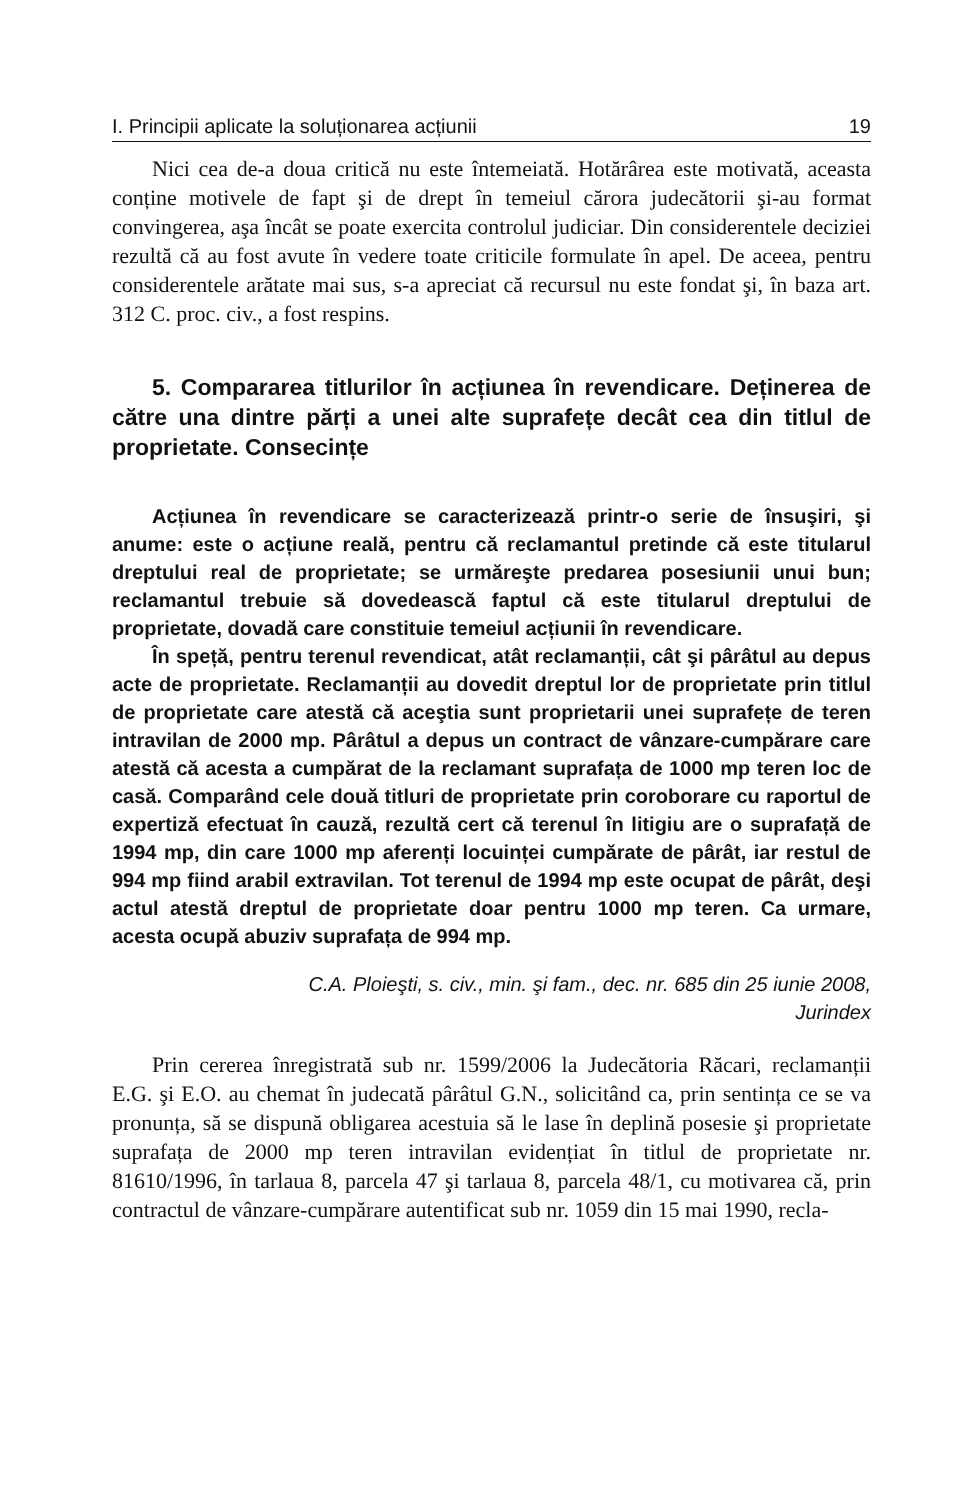I. Principii aplicate la soluționarea acțiunii 19
Nici cea de-a doua critică nu este întemeiată. Hotărârea este motivată, aceasta conține motivele de fapt şi de drept în temeiul cărora judecătorii şi-au format convingerea, aşa încât se poate exercita controlul judiciar. Din considerentele deciziei rezultă că au fost avute în vedere toate criticile formulate în apel. De aceea, pentru considerentele arătate mai sus, s-a apreciat că recursul nu este fondat şi, în baza art. 312 C. proc. civ., a fost respins.
5. Compararea titlurilor în acțiunea în revendicare. Deținerea de către una dintre părți a unei alte suprafețe decât cea din titlul de proprietate. Consecințe
Acțiunea în revendicare se caracterizează printr-o serie de însuşiri, şi anume: este o acțiune reală, pentru că reclamantul pretinde că este titularul dreptului real de proprietate; se urmăreşte predarea posesiunii unui bun; reclamantul trebuie să dovedească faptul că este titularul dreptului de proprietate, dovadă care constituie temeiul acțiunii în revendicare.
În speță, pentru terenul revendicat, atât reclamanții, cât şi pârâtul au depus acte de proprietate. Reclamanții au dovedit dreptul lor de proprietate prin titlul de proprietate care atestă că aceştia sunt proprietarii unei suprafețe de teren intravilan de 2000 mp. Pârâtul a depus un contract de vânzare-cumpărare care atestă că acesta a cumpărat de la reclamant suprafața de 1000 mp teren loc de casă. Comparând cele două titluri de proprietate prin coroborare cu raportul de expertiză efectuat în cauză, rezultă cert că terenul în litigiu are o suprafață de 1994 mp, din care 1000 mp aferenți locuinței cumpărate de pârât, iar restul de 994 mp fiind arabil extravilan. Tot terenul de 1994 mp este ocupat de pârât, deşi actul atestă dreptul de proprietate doar pentru 1000 mp teren. Ca urmare, acesta ocupă abuziv suprafața de 994 mp.
C.A. Ploieşti, s. civ., min. şi fam., dec. nr. 685 din 25 iunie 2008,
Jurindex
Prin cererea înregistrată sub nr. 1599/2006 la Judecătoria Răcari, reclamanții E.G. şi E.O. au chemat în judecată pârâtul G.N., solicitând ca, prin sentința ce se va pronunța, să se dispună obligarea acestuia să le lase în deplină posesie şi proprietate suprafața de 2000 mp teren intravilan evidențiat în titlul de proprietate nr. 81610/1996, în tarlaua 8, parcela 47 şi tarlaua 8, parcela 48/1, cu motivarea că, prin contractul de vânzare-cumpărare autentificat sub nr. 1059 din 15 mai 1990, recla-